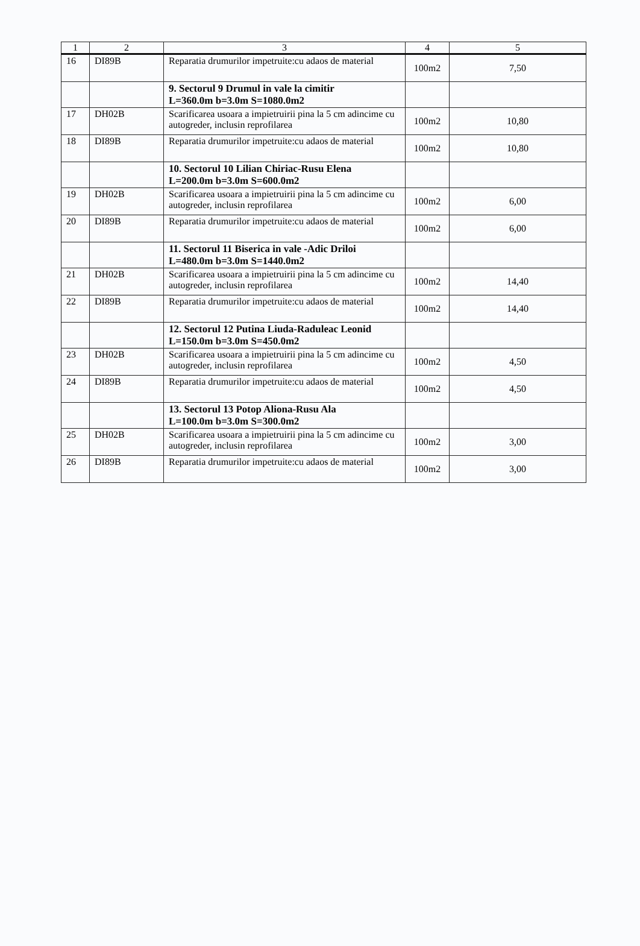| 1 | 2 | 3 | 4 | 5 |
| --- | --- | --- | --- | --- |
| 16 | DI89B | Reparatia drumurilor impetruite:cu adaos de material | 100m2 | 7,50 |
| | | 9. Sectorul 9 Drumul in vale la cimitir L=360.0m b=3.0m S=1080.0m2 | | |
| 17 | DH02B | Scarificarea usoara a impietruirii pina la 5 cm adincime cu autogreder, inclusin reprofilarea | 100m2 | 10,80 |
| 18 | DI89B | Reparatia drumurilor impetruite:cu adaos de material | 100m2 | 10,80 |
| | | 10. Sectorul 10 Lilian Chiriac-Rusu Elena L=200.0m b=3.0m S=600.0m2 | | |
| 19 | DH02B | Scarificarea usoara a impietruirii pina la 5 cm adincime cu autogreder, inclusin reprofilarea | 100m2 | 6,00 |
| 20 | DI89B | Reparatia drumurilor impetruite:cu adaos de material | 100m2 | 6,00 |
| | | 11. Sectorul 11 Biserica in vale -Adic Driloi L=480.0m b=3.0m S=1440.0m2 | | |
| 21 | DH02B | Scarificarea usoara a impietruirii pina la 5 cm adincime cu autogreder, inclusin reprofilarea | 100m2 | 14,40 |
| 22 | DI89B | Reparatia drumurilor impetruite:cu adaos de material | 100m2 | 14,40 |
| | | 12. Sectorul 12 Putina Liuda-Raduleac Leonid L=150.0m b=3.0m S=450.0m2 | | |
| 23 | DH02B | Scarificarea usoara a impietruirii pina la 5 cm adincime cu autogreder, inclusin reprofilarea | 100m2 | 4,50 |
| 24 | DI89B | Reparatia drumurilor impetruite:cu adaos de material | 100m2 | 4,50 |
| | | 13. Sectorul 13 Potop Aliona-Rusu Ala L=100.0m b=3.0m S=300.0m2 | | |
| 25 | DH02B | Scarificarea usoara a impietruirii pina la 5 cm adincime cu autogreder, inclusin reprofilarea | 100m2 | 3,00 |
| 26 | DI89B | Reparatia drumurilor impetruite:cu adaos de material | 100m2 | 3,00 |